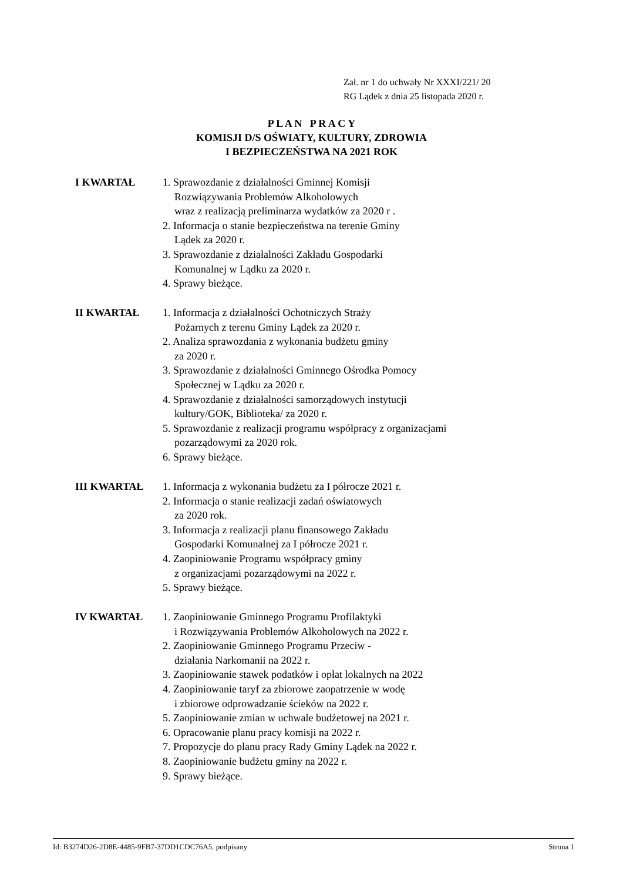Zał. nr 1 do uchwały Nr XXXI/221/ 20
RG Lądek z dnia 25 listopada 2020 r.
P L A N P R A C Y
KOMISJI D/S OŚWIATY, KULTURY, ZDROWIA
I BEZPIECZEŃSTWA NA 2021 ROK
I KWARTAŁ 1. Sprawozdanie z działalności Gminnej Komisji
Rozwiązywania Problemów Alkoholowych
wraz z realizacją preliminarza wydatków za 2020 r .
2. Informacja o stanie bezpieczeństwa na terenie Gminy
Lądek za 2020 r.
3. Sprawozdanie z działalności Zakładu Gospodarki
Komunalnej w Lądku za 2020 r.
4. Sprawy bieżące.
II KWARTAŁ 1. Informacja z działalności Ochotniczych Straży
Pożarnych z terenu Gminy Lądek za 2020 r.
2. Analiza sprawozdania z wykonania budżetu gminy
za 2020 r.
3. Sprawozdanie z działalności Gminnego Ośrodka Pomocy
Społecznej w Lądku za 2020 r.
4. Sprawozdanie z działalności samorządowych instytucji
kultury/GOK, Biblioteka/ za 2020 r.
5. Sprawozdanie z realizacji programu współpracy z organizacjami
pozarządowymi za 2020 rok.
6. Sprawy bieżące.
III KWARTAŁ 1. Informacja z wykonania budżetu za I półrocze 2021 r.
2. Informacja o stanie realizacji zadań oświatowych
za 2020 rok.
3. Informacja z realizacji planu finansowego Zakładu
Gospodarki Komunalnej za I półrocze 2021 r.
4. Zaopiniowanie Programu współpracy gminy
z organizacjami pozarządowymi na 2022 r.
5. Sprawy bieżące.
IV KWARTAŁ 1. Zaopiniowanie Gminnego Programu Profilaktyki
i Rozwiązywania Problemów Alkoholowych na 2022 r.
2. Zaopiniowanie Gminnego Programu Przeciw -
działania Narkomanii na 2022 r.
3. Zaopiniowanie stawek podatków i opłat lokalnych na 2022
4. Zaopiniowanie taryf za zbiorowe zaopatrzenie w wodę
i zbiorowe odprowadzanie ścieków na 2022 r.
5. Zaopiniowanie zmian w uchwale budżetowej na 2021 r.
6. Opracowanie planu pracy komisji na 2022 r.
7. Propozycje do planu pracy Rady Gminy Lądek na 2022 r.
8. Zaopiniowanie budżetu gminy na 2022 r.
9. Sprawy bieżące.
Id: B3274D26-2D8E-4485-9FB7-37DD1CDC76A5. podpisany Strona 1